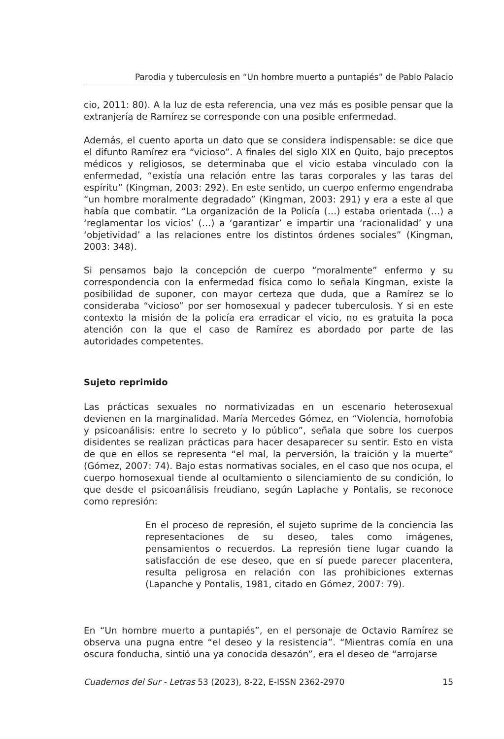Parodia y tuberculosis en “Un hombre muerto a puntapiés” de Pablo Palacio
cio, 2011: 80). A la luz de esta referencia, una vez más es posible pensar que la extranjería de Ramírez se corresponde con una posible enfermedad.
Además, el cuento aporta un dato que se considera indispensable: se dice que el difunto Ramírez era “vicioso”. A finales del siglo XIX en Quito, bajo preceptos médicos y religiosos, se determinaba que el vicio estaba vinculado con la enfermedad, “existía una relación entre las taras corporales y las taras del espíritu” (Kingman, 2003: 292). En este sentido, un cuerpo enfermo engendraba “un hombre moralmente degradado” (Kingman, 2003: 291) y era a este al que había que combatir. “La organización de la Policía (…) estaba orientada (…) a ‘reglamentar los vicios’ (…) a ‘garantizar’ e impartir una ‘racionalidad’ y una ‘objetividad’ a las relaciones entre los distintos órdenes sociales” (Kingman, 2003: 348).
Si pensamos bajo la concepción de cuerpo “moralmente” enfermo y su correspondencia con la enfermedad física como lo señala Kingman, existe la posibilidad de suponer, con mayor certeza que duda, que a Ramírez se lo consideraba “vicioso” por ser homosexual y padecer tuberculosis. Y si en este contexto la misión de la policía era erradicar el vicio, no es gratuita la poca atención con la que el caso de Ramírez es abordado por parte de las autoridades competentes.
Sujeto reprimido
Las prácticas sexuales no normativizadas en un escenario heterosexual devienen en la marginalidad. María Mercedes Gómez, en “Violencia, homofobia y psicoanálisis: entre lo secreto y lo público”, señala que sobre los cuerpos disidentes se realizan prácticas para hacer desaparecer su sentir. Esto en vista de que en ellos se representa “el mal, la perversión, la traición y la muerte” (Gómez, 2007: 74). Bajo estas normativas sociales, en el caso que nos ocupa, el cuerpo homosexual tiende al ocultamiento o silenciamiento de su condición, lo que desde el psicoanálisis freudiano, según Laplache y Pontalis, se reconoce como represión:
En el proceso de represión, el sujeto suprime de la conciencia las representaciones de su deseo, tales como imágenes, pensamientos o recuerdos. La represión tiene lugar cuando la satisfacción de ese deseo, que en sí puede parecer placentera, resulta peligrosa en relación con las prohibiciones externas (Lapanche y Pontalis, 1981, citado en Gómez, 2007: 79).
En “Un hombre muerto a puntapiés”, en el personaje de Octavio Ramírez se observa una pugna entre “el deseo y la resistencia”. “Mientras comía en una oscura fonducha, sintió una ya conocida desazón”, era el deseo de “arrojarse
Cuadernos del Sur - Letras 53 (2023), 8-22, E-ISSN 2362-2970 15